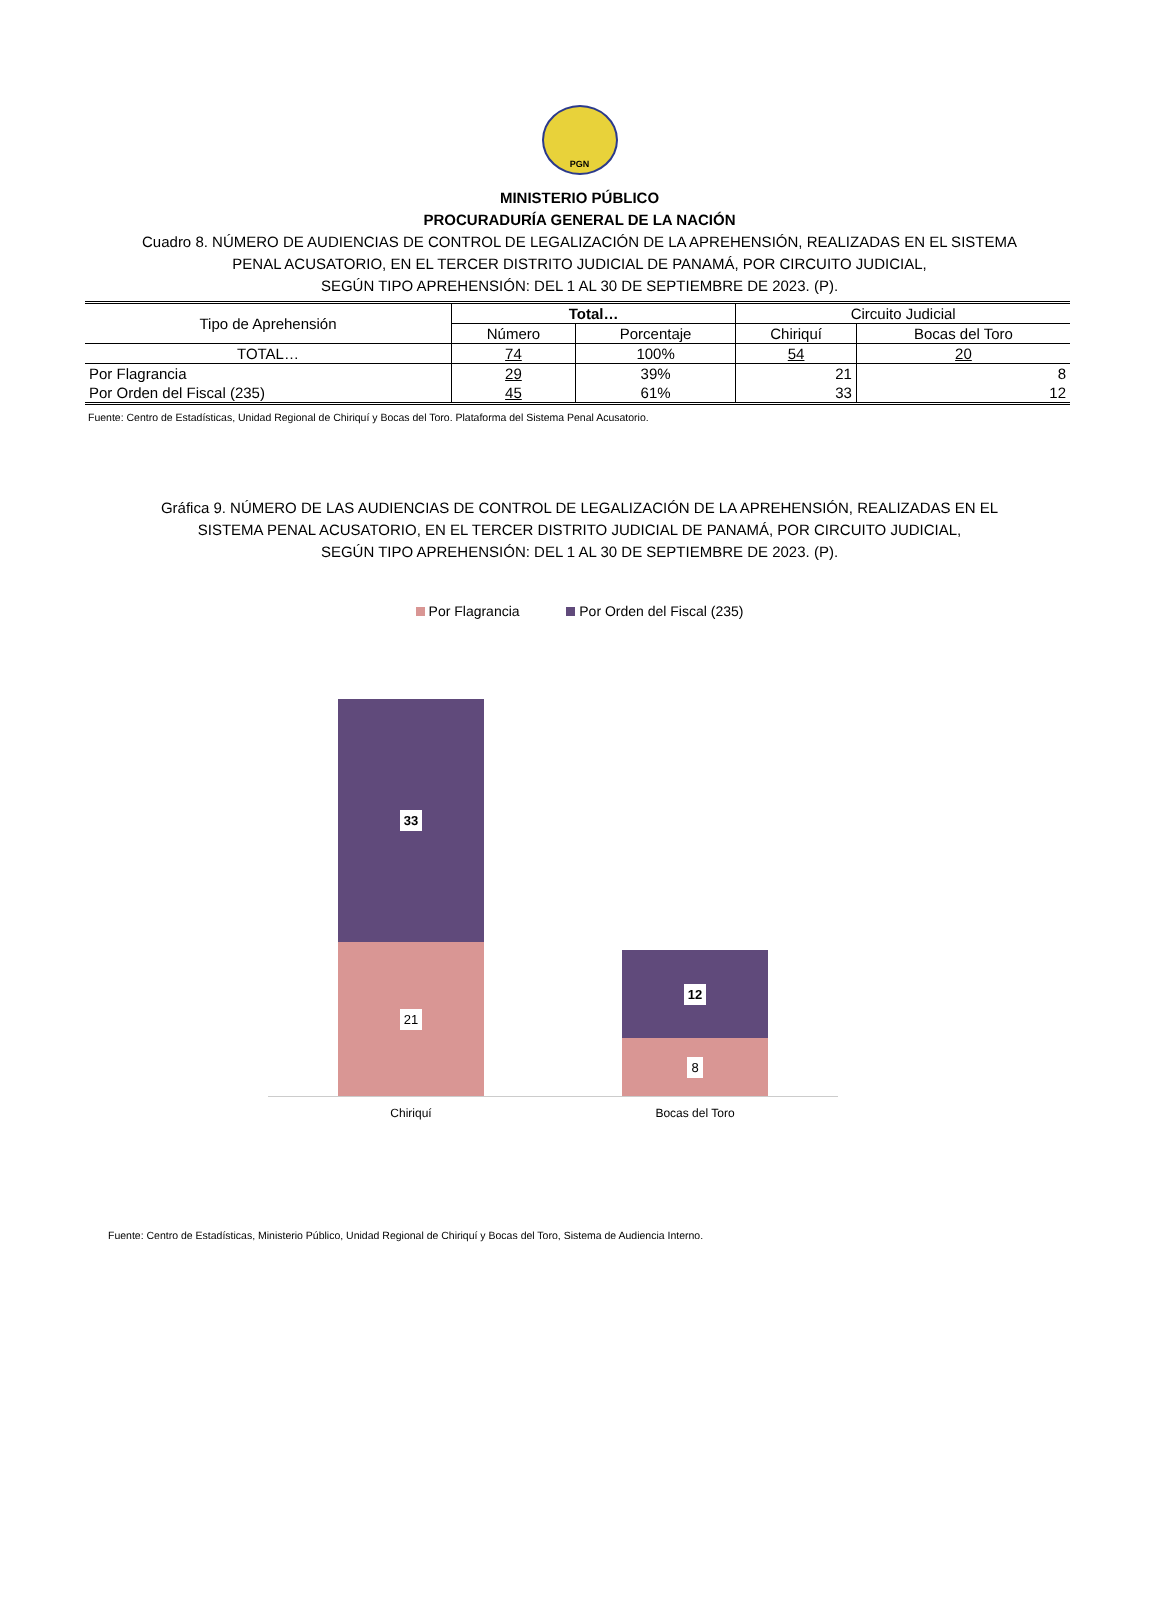PGN
MINISTERIO PÚBLICO
PROCURADURÍA GENERAL DE LA NACIÓN
Cuadro 8. NÚMERO DE AUDIENCIAS DE CONTROL DE LEGALIZACIÓN DE LA APREHENSIÓN, REALIZADAS EN EL SISTEMA
PENAL ACUSATORIO, EN EL TERCER DISTRITO JUDICIAL DE PANAMÁ, POR CIRCUITO JUDICIAL,
SEGÚN TIPO APREHENSIÓN: DEL 1 AL 30 DE SEPTIEMBRE DE 2023. (P).
| Tipo de Aprehensión | Total… | | Circuito Judicial | |
| --- | --- | --- | --- | --- |
| | Número | Porcentaje | Chiriquí | Bocas del Toro |
| TOTAL… | 74 | 100% | 54 | 20 |
| Por Flagrancia | 29 | 39% | 21 | 8 |
| Por Orden del Fiscal (235) | 45 | 61% | 33 | 12 |
Fuente: Centro de Estadísticas, Unidad Regional de Chiriquí y Bocas del Toro. Plataforma del Sistema Penal Acusatorio.
Gráfica 9. NÚMERO DE LAS AUDIENCIAS DE CONTROL DE LEGALIZACIÓN DE LA APREHENSIÓN, REALIZADAS EN EL
SISTEMA PENAL ACUSATORIO, EN EL TERCER DISTRITO JUDICIAL DE PANAMÁ, POR CIRCUITO JUDICIAL,
SEGÚN TIPO APREHENSIÓN: DEL 1 AL 30 DE SEPTIEMBRE DE 2023. (P).
Por Flagrancia Por Orden del Fiscal (235)
33
21
12
8
Chiriquí Bocas del Toro
Fuente: Centro de Estadísticas, Ministerio Público, Unidad Regional de Chiriquí y Bocas del Toro, Sistema de Audiencia Interno.